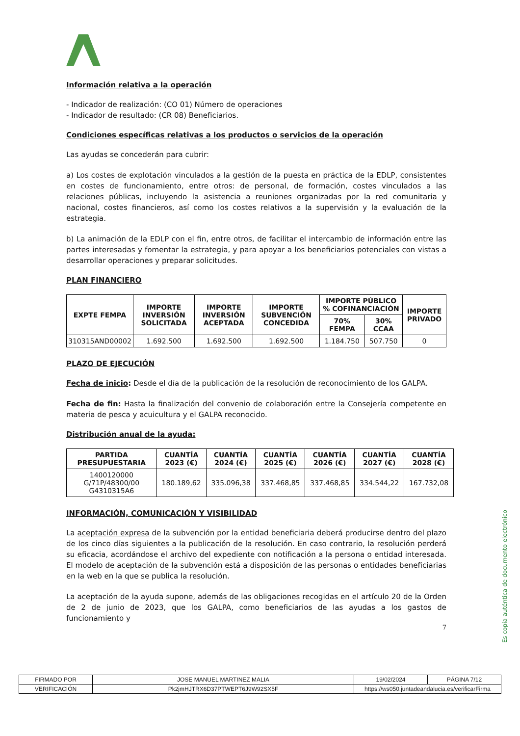Información relativa a la operación
- Indicador de realización: (CO 01) Número de operaciones
- Indicador de resultado: (CR 08) Beneficiarios.
Condiciones específicas relativas a los productos o servicios de la operación
Las ayudas se concederán para cubrir:
a) Los costes de explotación vinculados a la gestión de la puesta en práctica de la EDLP, consistentes en costes de funcionamiento, entre otros: de personal, de formación, costes vinculados a las relaciones públicas, incluyendo la asistencia a reuniones organizadas por la red comunitaria y nacional, costes financieros, así como los costes relativos a la supervisión y la evaluación de la estrategia.
b) La animación de la EDLP con el fin, entre otros, de facilitar el intercambio de información entre las partes interesadas y fomentar la estrategia, y para apoyar a los beneficiarios potenciales con vistas a desarrollar operaciones y preparar solicitudes.
PLAN FINANCIERO
| EXPTE FEMPA | IMPORTE INVERSIÓN SOLICITADA | IMPORTE INVERSIÓN ACEPTADA | IMPORTE SUBVENCIÓN CONCEDIDA | IMPORTE PÚBLICO % COFINANCIACIÓN | | IMPORTE PRIVADO |
| --- | --- | --- | --- | --- | --- | --- |
| | | | | 70% FEMPA | 30% CCAA | |
| 310315AND00002 | 1.692.500 | 1.692.500 | 1.692.500 | 1.184.750 | 507.750 | 0 |
PLAZO DE EJECUCIÓN
Fecha de inicio: Desde el día de la publicación de la resolución de reconocimiento de los GALPA.
Fecha de fin: Hasta la finalización del convenio de colaboración entre la Consejería competente en materia de pesca y acuicultura y el GALPA reconocido.
Distribución anual de la ayuda:
| PARTIDA PRESUPUESTARIA | CUANTÍA 2023 (€) | CUANTÍA 2024 (€) | CUANTÍA 2025 (€) | CUANTÍA 2026 (€) | CUANTÍA 2027 (€) | CUANTÍA 2028 (€) |
| --- | --- | --- | --- | --- | --- | --- |
| 1400120000 G/71P/48300/00 G4310315A6 | 180.189,62 | 335.096,38 | 337.468,85 | 337.468,85 | 334.544,22 | 167.732,08 |
INFORMACIÓN, COMUNICACIÓN Y VISIBILIDAD
La aceptación expresa de la subvención por la entidad beneficiaria deberá producirse dentro del plazo de los cinco días siguientes a la publicación de la resolución. En caso contrario, la resolución perderá su eficacia, acordándose el archivo del expediente con notificación a la persona o entidad interesada. El modelo de aceptación de la subvención está a disposición de las personas o entidades beneficiarias en la web en la que se publica la resolución.
La aceptación de la ayuda supone, además de las obligaciones recogidas en el artículo 20 de la Orden de 2 de junio de 2023, que los GALPA, como beneficiarios de las ayudas a los gastos de funcionamiento y
7
Es copia auténtica de documento electrónico
| FIRMADO POR | JOSE MANUEL MARTINEZ MALIA | | 19/02/2024 | PÁGINA 7/12 |
| VERIFICACIÓN | Pk2jmHJTRX6D37PTWEPT6J9W92SX5F | https://ws050.juntadeandalucia.es/verificarFirma | | |